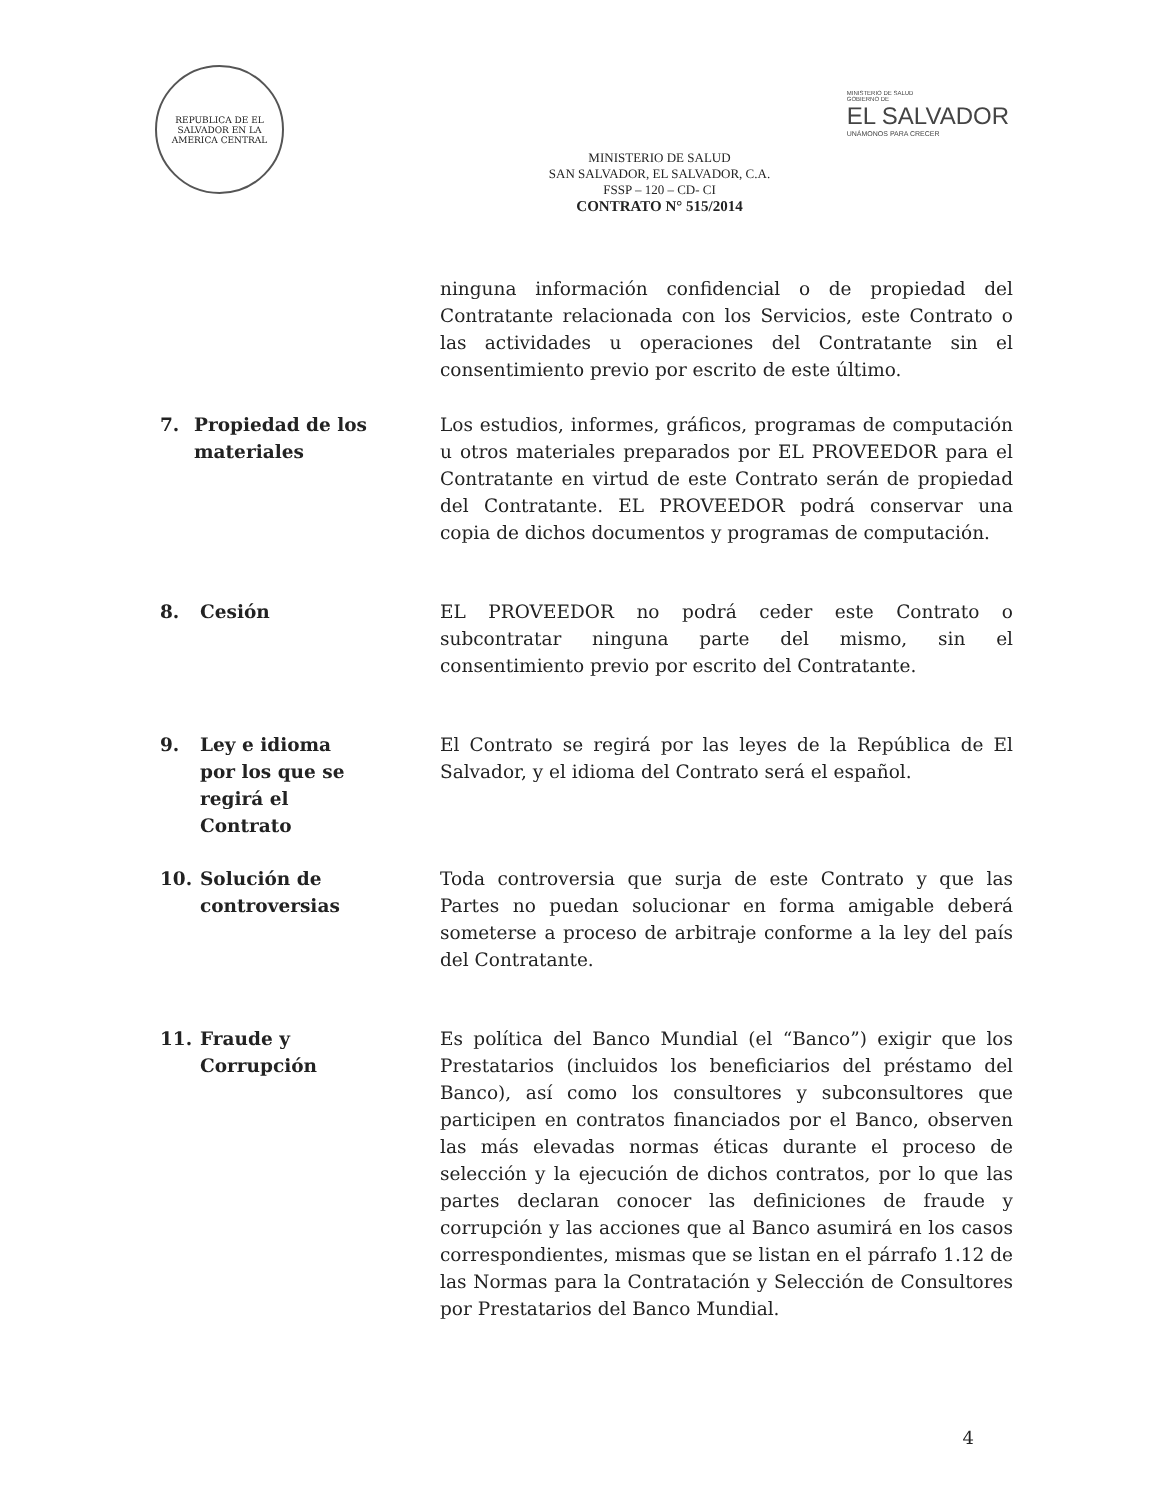REPUBLICA DE EL SALVADOR EN LA AMERICA CENTRAL
MINISTERIO DE SALUD
GOBIERNO DE
EL SALVADOR
UNÁMONOS PARA CRECER
MINISTERIO DE SALUD
SAN SALVADOR, EL SALVADOR, C.A.
FSSP – 120 – CD- CI
CONTRATO N° 515/2014
ninguna información confidencial o de propiedad del Contratante relacionada con los Servicios, este Contrato o las actividades u operaciones del Contratante sin el consentimiento previo por escrito de este último.
7. Propiedad de los materiales
Los estudios, informes, gráficos, programas de computación u otros materiales preparados por EL PROVEEDOR para el Contratante en virtud de este Contrato serán de propiedad del Contratante. EL PROVEEDOR podrá conservar una copia de dichos documentos y programas de computación.
8. Cesión EL PROVEEDOR no podrá ceder este Contrato o subcontratar ninguna parte del mismo, sin el consentimiento previo por escrito del Contratante.
9. Ley e idioma
por los que se
regirá el
Contrato
El Contrato se regirá por las leyes de la República de El Salvador, y el idioma del Contrato será el español.
10. Solución de
controversias
Toda controversia que surja de este Contrato y que las Partes no puedan solucionar en forma amigable deberá someterse a proceso de arbitraje conforme a la ley del país del Contratante.
11. Fraude y
Corrupción
Es política del Banco Mundial (el “Banco”) exigir que los Prestatarios (incluidos los beneficiarios del préstamo del Banco), así como los consultores y subconsultores que participen en contratos financiados por el Banco, observen las más elevadas normas éticas durante el proceso de selección y la ejecución de dichos contratos, por lo que las partes declaran conocer las definiciones de fraude y corrupción y las acciones que al Banco asumirá en los casos correspondientes, mismas que se listan en el párrafo 1.12 de las Normas para la Contratación y Selección de Consultores por Prestatarios del Banco Mundial.
4